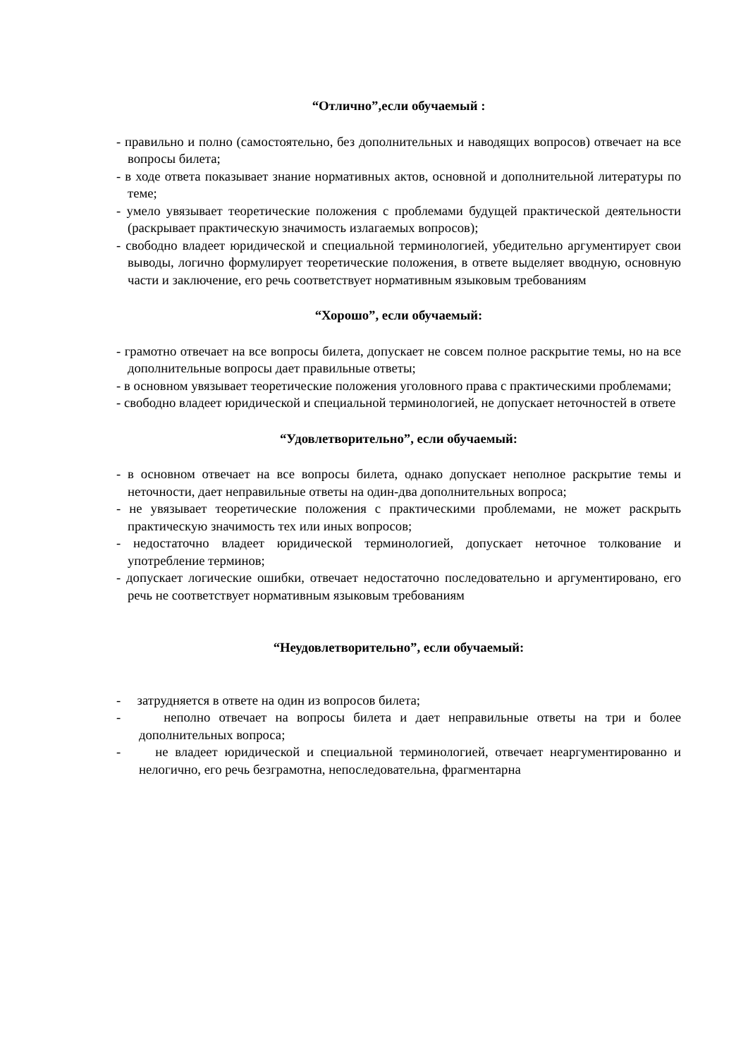“Отлично”,если обучаемый :
- правильно и полно (самостоятельно, без дополнительных и наводящих вопросов) отвечает на все вопросы билета;
- в ходе ответа показывает знание нормативных актов, основной и дополнительной литературы по теме;
- умело увязывает теоретические положения с проблемами будущей практической деятельности (раскрывает практическую значимость излагаемых вопросов);
- свободно владеет юридической и специальной терминологией, убедительно аргументирует свои выводы, логично формулирует теоретические положения, в ответе выделяет вводную, основную части и заключение, его речь соответствует нормативным языковым требованиям
“Хорошо”, если обучаемый:
- грамотно отвечает на все вопросы билета, допускает не совсем полное раскрытие темы, но на все дополнительные вопросы дает правильные ответы;
- в основном увязывает теоретические положения уголовного права с практическими проблемами;
- свободно владеет юридической и специальной терминологией, не допускает неточностей в ответе
“Удовлетворительно”, если обучаемый:
- в основном отвечает на все вопросы билета, однако допускает неполное раскрытие темы и неточности, дает неправильные ответы на один-два дополнительных вопроса;
- не увязывает теоретические положения с практическими проблемами, не может раскрыть практическую значимость тех или иных вопросов;
- недостаточно владеет юридической терминологией, допускает неточное толкование и употребление терминов;
- допускает логические ошибки, отвечает недостаточно последовательно и аргументировано, его речь не соответствует нормативным языковым требованиям
“Неудовлетворительно”, если обучаемый:
- затрудняется в ответе на один из вопросов билета;
- неполно отвечает на вопросы билета и дает неправильные ответы на три и более дополнительных вопроса;
- не владеет юридической и специальной терминологией, отвечает неаргументированно и нелогично, его речь безграмотна, непоследовательна, фрагментарна